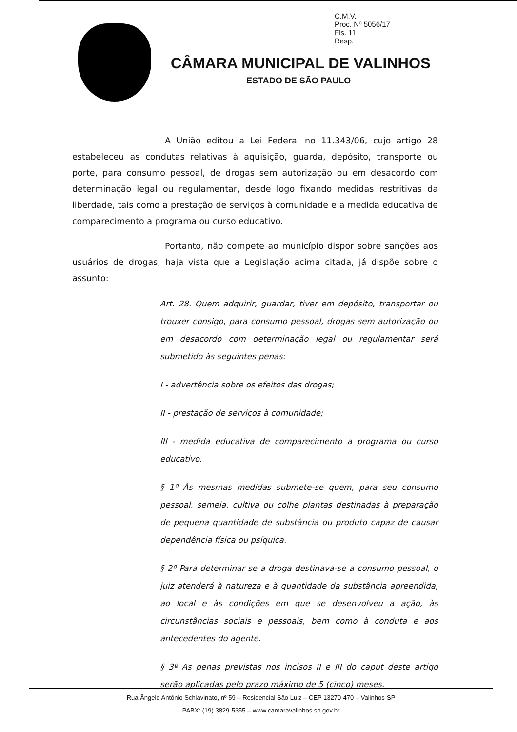C.M.V.
Proc. Nº 5056/17
Fls. 11
Resp.
CÂMARA MUNICIPAL DE VALINHOS
ESTADO DE SÃO PAULO
A União editou a Lei Federal no 11.343/06, cujo artigo 28 estabeleceu as condutas relativas à aquisição, guarda, depósito, transporte ou porte, para consumo pessoal, de drogas sem autorização ou em desacordo com determinação legal ou regulamentar, desde logo fixando medidas restritivas da liberdade, tais como a prestação de serviços à comunidade e a medida educativa de comparecimento a programa ou curso educativo.
Portanto, não compete ao município dispor sobre sanções aos usuários de drogas, haja vista que a Legislação acima citada, já dispõe sobre o assunto:
Art. 28. Quem adquirir, guardar, tiver em depósito, transportar ou trouxer consigo, para consumo pessoal, drogas sem autorização ou em desacordo com determinação legal ou regulamentar será submetido às seguintes penas:
I - advertência sobre os efeitos das drogas;
II - prestação de serviços à comunidade;
III - medida educativa de comparecimento a programa ou curso educativo.
§ 1º Às mesmas medidas submete-se quem, para seu consumo pessoal, semeia, cultiva ou colhe plantas destinadas à preparação de pequena quantidade de substância ou produto capaz de causar dependência física ou psíquica.
§ 2º Para determinar se a droga destinava-se a consumo pessoal, o juiz atenderá à natureza e à quantidade da substância apreendida, ao local e às condições em que se desenvolveu a ação, às circunstâncias sociais e pessoais, bem como à conduta e aos antecedentes do agente.
§ 3º As penas previstas nos incisos II e III do caput deste artigo serão aplicadas pelo prazo máximo de 5 (cinco) meses.
Rua Ângelo Antônio Schiavinato, nº 59 – Residencial São Luiz – CEP 13270-470 – Valinhos-SP
PABX: (19) 3829-5355 – www.camaravalinhos.sp.gov.br